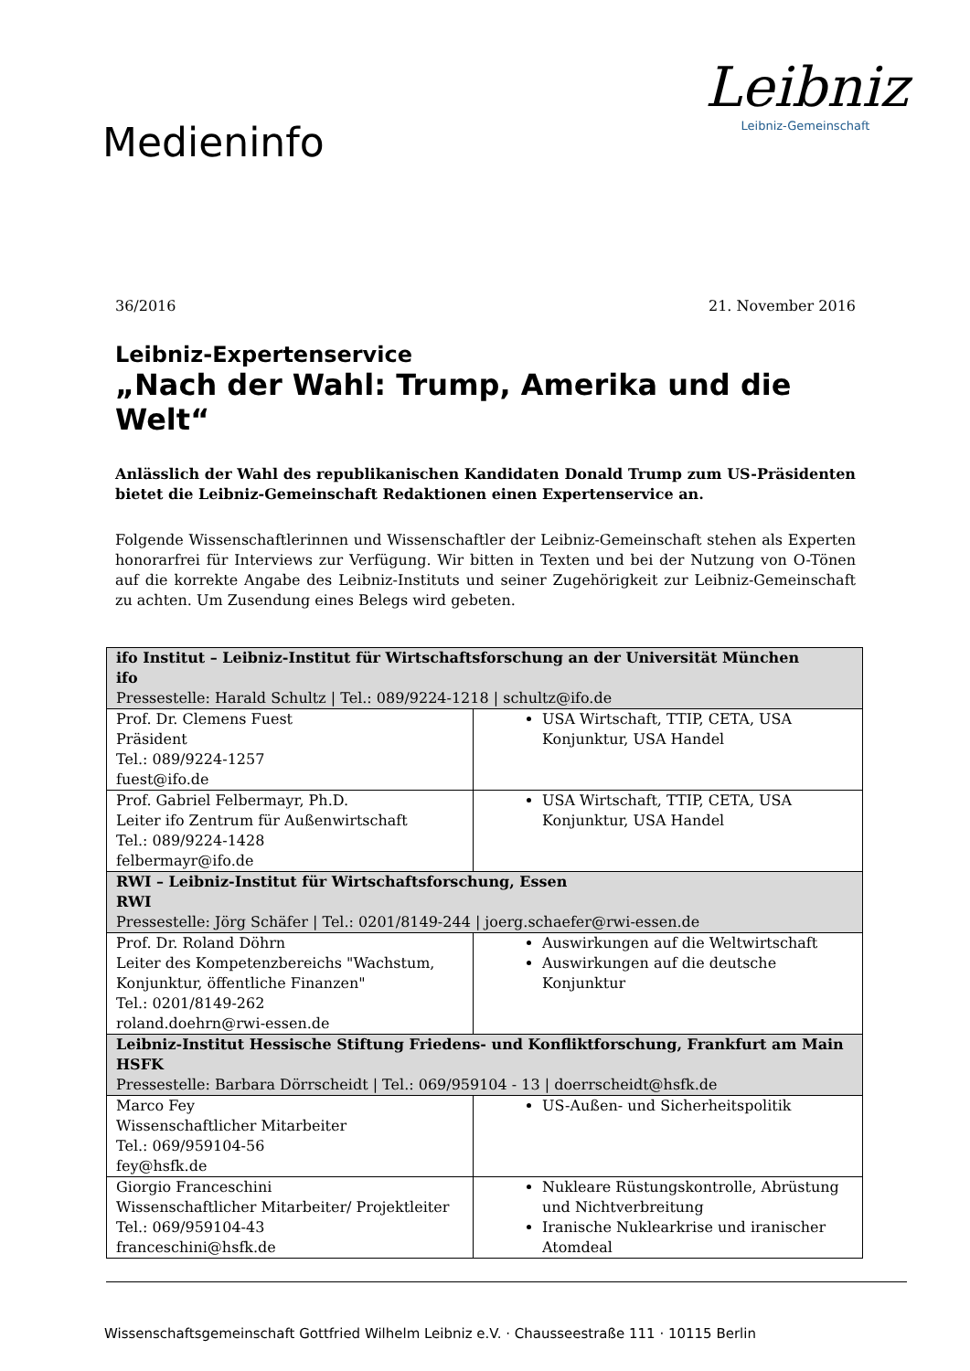Medieninfo
Leibniz
Leibniz-Gemeinschaft
36/2016 21. November 2016
Leibniz-Expertenservice
„Nach der Wahl: Trump, Amerika und die Welt“
Anlässlich der Wahl des republikanischen Kandidaten Donald Trump zum US-Präsidenten bietet die Leibniz-Gemeinschaft Redaktionen einen Expertenservice an.
Folgende Wissenschaftlerinnen und Wissenschaftler der Leibniz-Gemeinschaft stehen als Experten honorarfrei für Interviews zur Verfügung. Wir bitten in Texten und bei der Nutzung von O-Tönen auf die korrekte Angabe des Leibniz-Instituts und seiner Zugehörigkeit zur Leibniz-Gemeinschaft zu achten. Um Zusendung eines Belegs wird gebeten.
| ifo Institut – Leibniz-Institut für Wirtschaftsforschung an der Universität München ifo Pressestelle: Harald Schultz / Tel.: 089/9224-1218 / schultz@ifo.de | |
| Prof. Dr. Clemens Fuest Präsident Tel.: 089/9224-1257 fuest@ifo.de | USA Wirtschaft, TTIP, CETA, USA Konjunktur, USA Handel |
| Prof. Gabriel Felbermayr, Ph.D. Leiter ifo Zentrum für Außenwirtschaft Tel.: 089/9224-1428 felbermayr@ifo.de | USA Wirtschaft, TTIP, CETA, USA Konjunktur, USA Handel |
| RWI – Leibniz-Institut für Wirtschaftsforschung, Essen RWI Pressestelle: Jörg Schäfer / Tel.: 0201/8149-244 / joerg.schaefer@rwi-essen.de | |
| Prof. Dr. Roland Döhrn Leiter des Kompetenzbereichs "Wachstum, Konjunktur, öffentliche Finanzen" Tel.: 0201/8149-262 roland.doehrn@rwi-essen.de | Auswirkungen auf die Weltwirtschaft Auswirkungen auf die deutsche Konjunktur |
| Leibniz-Institut Hessische Stiftung Friedens- und Konfliktforschung, Frankfurt am Main HSFK Pressestelle: Barbara Dörrscheidt / Tel.: 069/959104 - 13 / doerrscheidt@hsfk.de | |
| Marco Fey Wissenschaftlicher Mitarbeiter Tel.: 069/959104-56 fey@hsfk.de | US-Außen- und Sicherheitspolitik |
| Giorgio Franceschini Wissenschaftlicher Mitarbeiter/ Projektleiter Tel.: 069/959104-43 franceschini@hsfk.de | Nukleare Rüstungskontrolle, Abrüstung und Nichtverbreitung Iranische Nuklearkrise und iranischer Atomdeal |
Wissenschaftsgemeinschaft Gottfried Wilhelm Leibniz e.V. · Chausseestraße 111 · 10115 Berlin